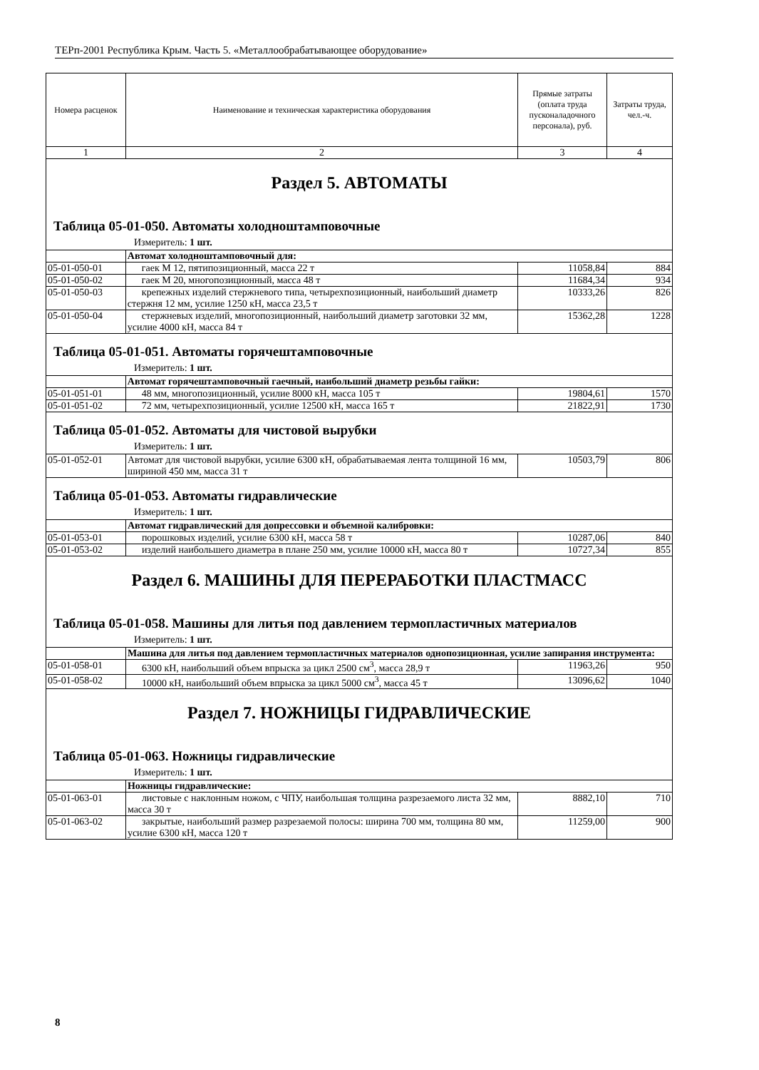ТЕРп-2001 Республика Крым. Часть 5. «Металлообрабатывающее оборудование»
| Номера расценок | Наименование и техническая характеристика оборудования | Прямые затраты (оплата труда пусконаладочного персонала), руб. | Затраты труда, чел.-ч. |
| --- | --- | --- | --- |
| 1 | 2 | 3 | 4 |
Раздел 5. АВТОМАТЫ
Таблица 05-01-050. Автоматы холодноштамповочные
Измеритель: 1 шт.
| | Автомат холодноштамповочный для: | | |
| 05-01-050-01 | гаек М 12, пятипозиционный, масса 22 т | 11058,84 | 884 |
| 05-01-050-02 | гаек М 20, многопозиционный, масса 48 т | 11684,34 | 934 |
| 05-01-050-03 | крепежных изделий стержневого типа, четырехпозиционный, наибольший диаметр стержня 12 мм, усилие 1250 кН, масса 23,5 т | 10333,26 | 826 |
| 05-01-050-04 | стержневых изделий, многопозиционный, наибольший диаметр заготовки 32 мм, усилие 4000 кН, масса 84 т | 15362,28 | 1228 |
Таблица 05-01-051. Автоматы горячештамповочные
Измеритель: 1 шт.
| | Автомат горячештамповочный гаечный, наибольший диаметр резьбы гайки: | | |
| 05-01-051-01 | 48 мм, многопозиционный, усилие 8000 кН, масса 105 т | 19804,61 | 1570 |
| 05-01-051-02 | 72 мм, четырехпозиционный, усилие 12500 кН, масса 165 т | 21822,91 | 1730 |
Таблица 05-01-052. Автоматы для чистовой вырубки
Измеритель: 1 шт.
| 05-01-052-01 | Автомат для чистовой вырубки, усилие 6300 кН, обрабатываемая лента толщиной 16 мм, шириной 450 мм, масса 31 т | 10503,79 | 806 |
Таблица 05-01-053. Автоматы гидравлические
Измеритель: 1 шт.
| | Автомат гидравлический для допрессовки и объемной калибровки: | | |
| 05-01-053-01 | порошковых изделий, усилие 6300 кН, масса 58 т | 10287,06 | 840 |
| 05-01-053-02 | изделий наибольшего диаметра в плане 250 мм, усилие 10000 кН, масса 80 т | 10727,34 | 855 |
Раздел 6. МАШИНЫ ДЛЯ ПЕРЕРАБОТКИ ПЛАСТМАСС
Таблица 05-01-058. Машины для литья под давлением термопластичных материалов
Измеритель: 1 шт.
| | Машина для литья под давлением термопластичных материалов однопозиционная, усилие запирания инструмента: | | |
| 05-01-058-01 | 6300 кН, наибольший объем впрыска за цикл 2500 см<sup>3</sup>, масса 28,9 т | 11963,26 | 950 |
| 05-01-058-02 | 10000 кН, наибольший объем впрыска за цикл 5000 см<sup>3</sup>, масса 45 т | 13096,62 | 1040 |
Раздел 7. НОЖНИЦЫ ГИДРАВЛИЧЕСКИЕ
Таблица 05-01-063. Ножницы гидравлические
Измеритель: 1 шт.
| | Ножницы гидравлические: | | |
| 05-01-063-01 | листовые с наклонным ножом, с ЧПУ, наибольшая толщина разрезаемого листа 32 мм, масса 30 т | 8882,10 | 710 |
| 05-01-063-02 | закрытые, наибольший размер разрезаемой полосы: ширина 700 мм, толщина 80 мм, усилие 6300 кН, масса 120 т | 11259,00 | 900 |
8